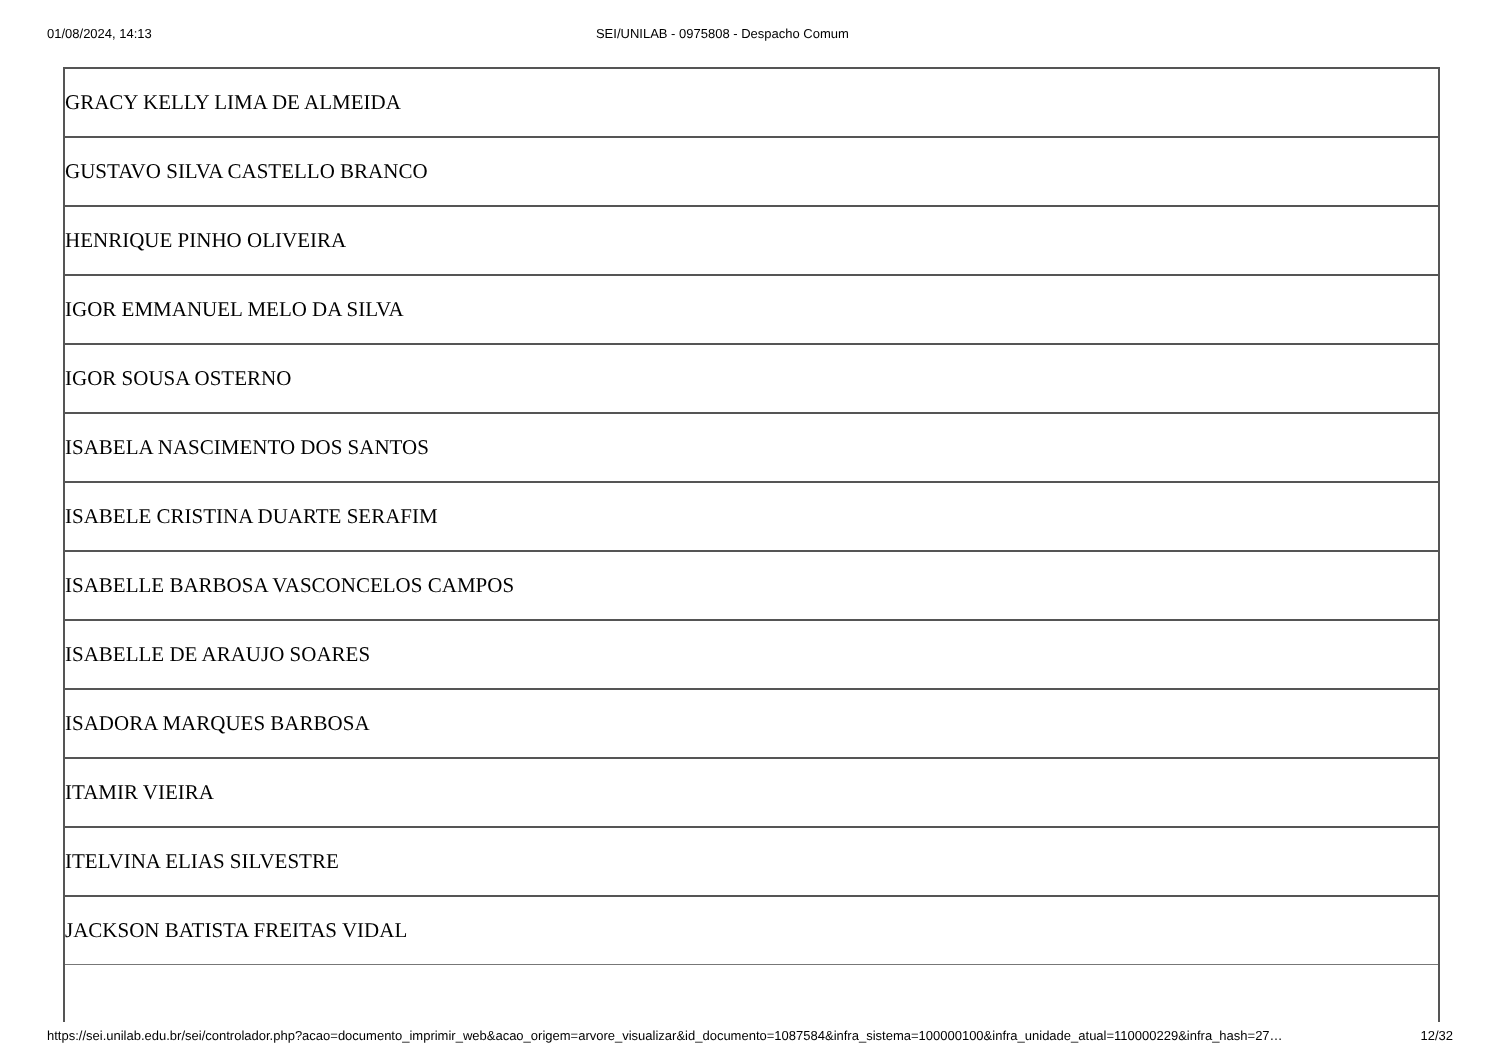01/08/2024, 14:13 SEI/UNILAB - 0975808 - Despacho Comum
| GRACY KELLY LIMA DE ALMEIDA |
| GUSTAVO SILVA CASTELLO BRANCO |
| HENRIQUE PINHO OLIVEIRA |
| IGOR EMMANUEL MELO DA SILVA |
| IGOR SOUSA OSTERNO |
| ISABELA NASCIMENTO DOS SANTOS |
| ISABELE CRISTINA DUARTE SERAFIM |
| ISABELLE BARBOSA VASCONCELOS CAMPOS |
| ISABELLE DE ARAUJO SOARES |
| ISADORA MARQUES BARBOSA |
| ITAMIR VIEIRA |
| ITELVINA ELIAS SILVESTRE |
| JACKSON BATISTA FREITAS VIDAL |
https://sei.unilab.edu.br/sei/controlador.php?acao=documento_imprimir_web&acao_origem=arvore_visualizar&id_documento=1087584&infra_sistema=100000100&infra_unidade_atual=110000229&infra_hash=27… 12/32